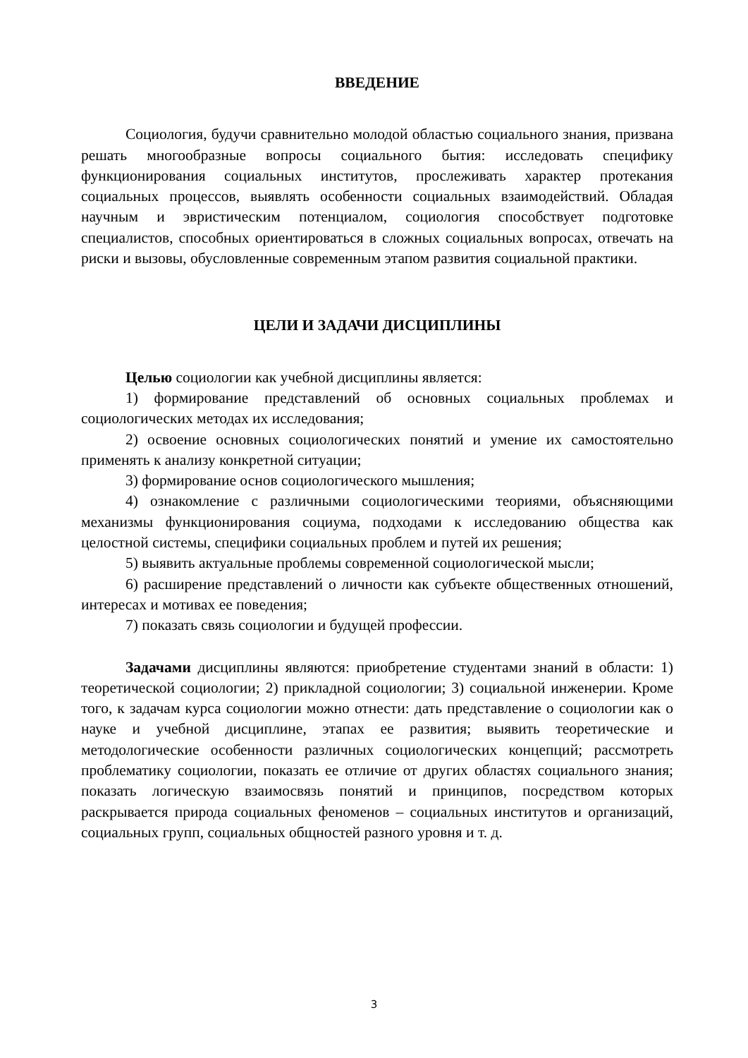ВВЕДЕНИЕ
Социология, будучи сравнительно молодой областью социального знания, призвана решать многообразные вопросы социального бытия: исследовать специфику функционирования социальных институтов, прослеживать характер протекания социальных процессов, выявлять особенности социальных взаимодействий. Обладая научным и эвристическим потенциалом, социология способствует подготовке специалистов, способных ориентироваться в сложных социальных вопросах, отвечать на риски и вызовы, обусловленные современным этапом развития социальной практики.
ЦЕЛИ И ЗАДАЧИ ДИСЦИПЛИНЫ
Целью социологии как учебной дисциплины является:
1) формирование представлений об основных социальных проблемах и социологических методах их исследования;
2) освоение основных социологических понятий и умение их самостоятельно применять к анализу конкретной ситуации;
3) формирование основ социологического мышления;
4) ознакомление с различными социологическими теориями, объясняющими механизмы функционирования социума, подходами к исследованию общества как целостной системы, специфики социальных проблем и путей их решения;
5) выявить актуальные проблемы современной социологической мысли;
6) расширение представлений о личности как субъекте общественных отношений, интересах и мотивах ее поведения;
7) показать связь социологии и будущей профессии.
Задачами дисциплины являются: приобретение студентами знаний в области: 1) теоретической социологии; 2) прикладной социологии; 3) социальной инженерии. Кроме того, к задачам курса социологии можно отнести: дать представление о социологии как о науке и учебной дисциплине, этапах ее развития; выявить теоретические и методологические особенности различных социологических концепций; рассмотреть проблематику социологии, показать ее отличие от других областях социального знания; показать логическую взаимосвязь понятий и принципов, посредством которых раскрывается природа социальных феноменов – социальных институтов и организаций, социальных групп, социальных общностей разного уровня и т. д.
3